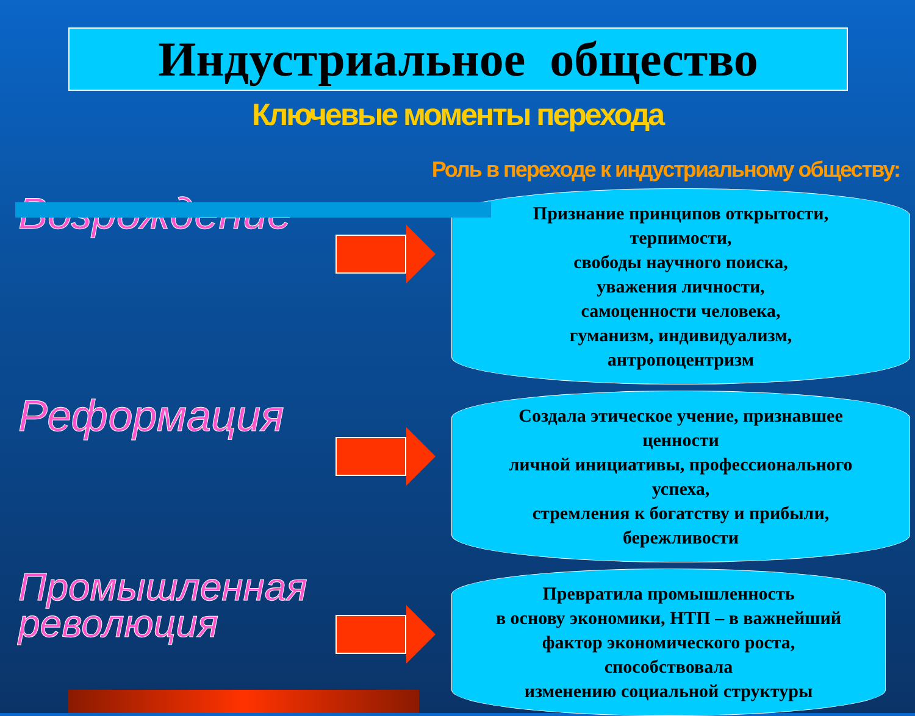Индустриальное общество
Ключевые моменты перехода
Роль в переходе к индустриальному обществу:
Возрождение
Признание принципов открытости,
терпимости,
свободы научного поиска,
уважения личности,
самоценности человека,
гуманизм, индивидуализм,
антропоцентризм
Реформация
Создала этическое учение, признавшее
ценности
личной инициативы, профессионального
успеха,
стремления к богатству и прибыли,
бережливости
Промышленная революция
Превратила промышленность
в основу экономики, НТП – в важнейший
фактор экономического роста,
способствовала
изменению социальной структуры